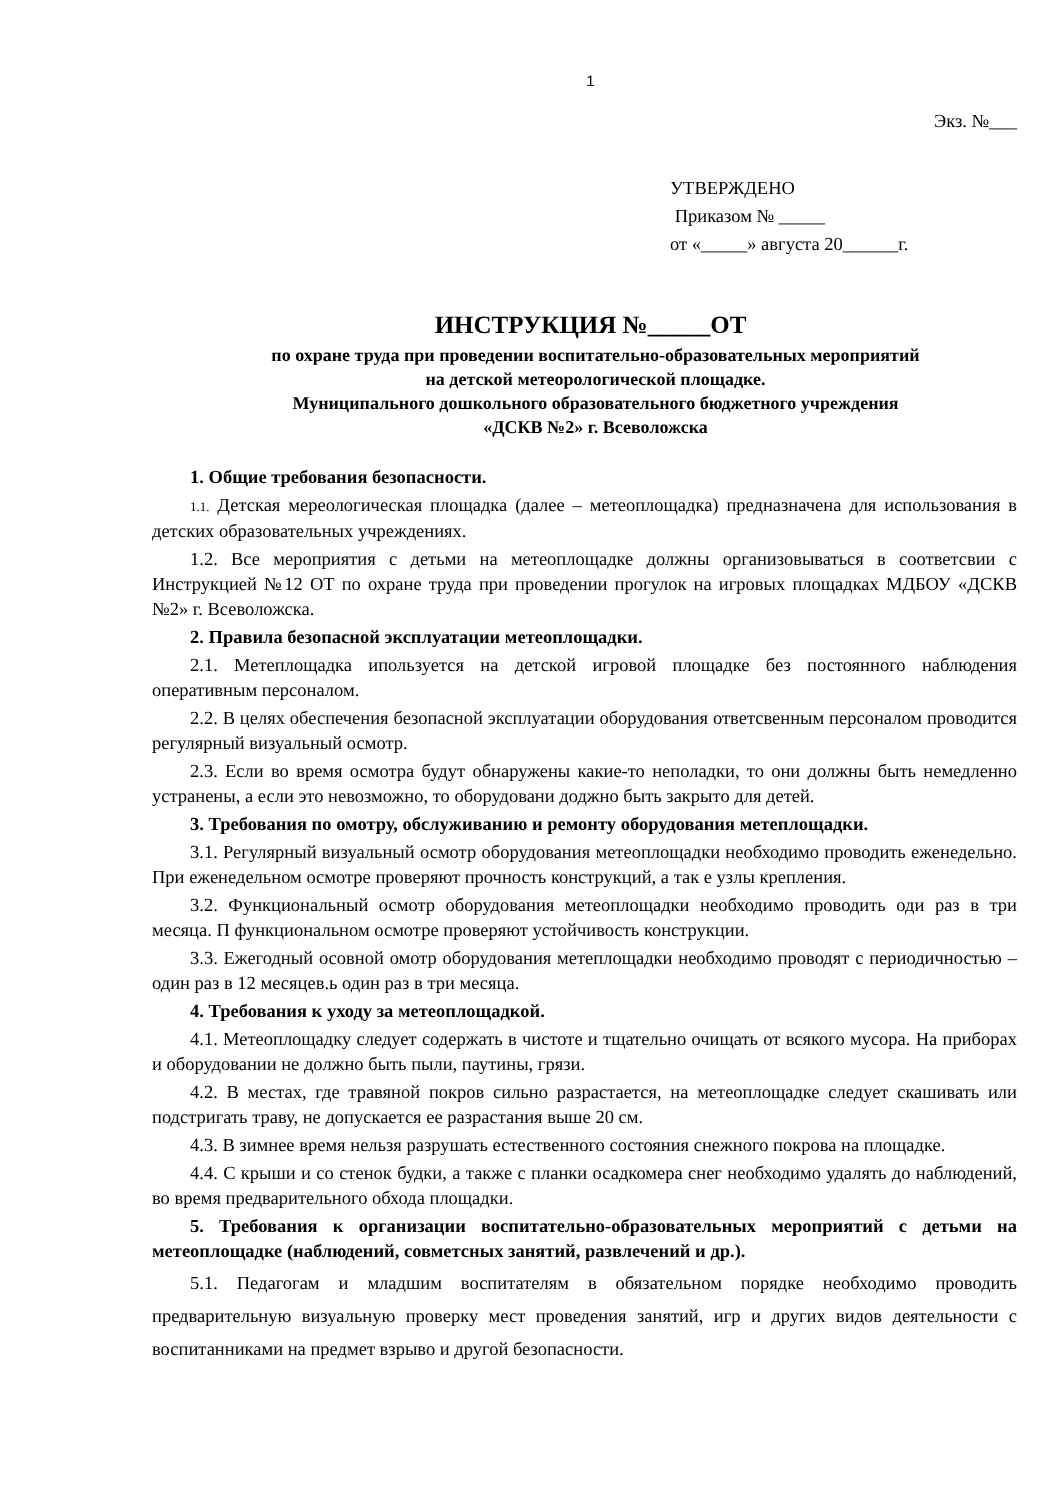1
Экз. №___
УТВЕРЖДЕНО
Приказом № _____
от «_____» августа 20______г.
ИНСТРУКЦИЯ №_____ОТ
по охране труда при проведении воспитательно-образовательных мероприятий
на детской метеорологической площадке.
Муниципального дошкольного образовательного бюджетного учреждения
«ДСКВ №2» г. Всеволожска
1. Общие требования безопасности.
1.1. Детская мереологическая площадка (далее – метеоплощадка) предназначена для использования в детских образовательных учреждениях.
1.2. Все мероприятия с детьми на метеоплощадке должны организовываться в соответсвии с Инструкцией №12 ОТ по охране труда при проведении прогулок на игровых площадках МДБОУ «ДСКВ №2» г. Всеволожска.
2. Правила безопасной эксплуатации метеоплощадки.
2.1. Метеплощадка ипользуется на детской игровой площадке без постоянного наблюдения оперативным персоналом.
2.2. В целях обеспечения безопасной эксплуатации оборудования ответсвенным персоналом проводится регулярный визуальный осмотр.
2.3. Если во время осмотра будут обнаружены какие-то неполадки, то они должны быть немедленно устранены, а если это невозможно, то оборудовани доджно быть закрыто для детей.
3. Требования по омотру, обслуживанию и ремонту оборудования метеплощадки.
3.1. Регулярный визуальный осмотр оборудования метеоплощадки необходимо проводить еженедельно. При еженедельном осмотре проверяют прочность конструкций, а так е узлы крепления.
3.2. Функциональный осмотр оборудования метеоплощадки необходимо проводить оди раз в три месяца. П функциональном осмотре проверяют устойчивость конструкции.
3.3. Ежегодный осовной омотр оборудования метеплощадки необходимо проводят с периодичностью – один раз в 12 месяцев.ь один раз в три месяца.
4. Требования к уходу за метеоплощадкой.
4.1. Метеоплощадку следует содержать в чистоте и тщательно очищать от всякого мусора. На приборах и оборудовании не должно быть пыли, паутины, грязи.
4.2. В местах, где травяной покров сильно разрастается, на метеоплощадке следует скашивать или подстригать траву, не допускается ее разрастания выше 20 см.
4.3. В зимнее время нельзя разрушать естественного состояния снежного покрова на площадке.
4.4. С крыши и со стенок будки, а также с планки осадкомера снег необходимо удалять до наблюдений, во время предварительного обхода площадки.
5. Требования к организации воспитательно-образовательных мероприятий с детьми на метеоплощадке (наблюдений, совметсных занятий, развлечений и др.).
5.1. Педагогам и младшим воспитателям в обязательном порядке необходимо проводить предварительную визуальную проверку мест проведения занятий, игр и других видов деятельности с воспитанниками на предмет взрыво и другой безопасности.